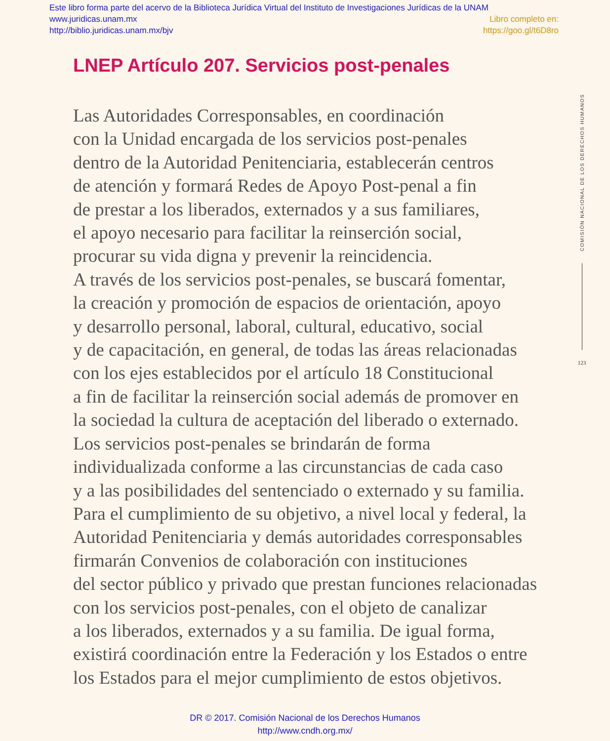Este libro forma parte del acervo de la Biblioteca Jurídica Virtual del Instituto de Investigaciones Jurídicas de la UNAM
www.juridicas.unam.mx Libro completo en:
http://biblio.juridicas.unam.mx/bjv https://goo.gl/t6D8ro
LNEP Artículo 207. Servicios post-penales
Las Autoridades Corresponsables, en coordinación
con la Unidad encargada de los servicios post-penales
dentro de la Autoridad Penitenciaria, establecerán centros
de atención y formará Redes de Apoyo Post-penal a fin
de prestar a los liberados, externados y a sus familiares,
el apoyo necesario para facilitar la reinserción social,
procurar su vida digna y prevenir la reincidencia.
A través de los servicios post-penales, se buscará fomentar,
la creación y promoción de espacios de orientación, apoyo
y desarrollo personal, laboral, cultural, educativo, social
y de capacitación, en general, de todas las áreas relacionadas
con los ejes establecidos por el artículo 18 Constitucional
a fin de facilitar la reinserción social además de promover en
la sociedad la cultura de aceptación del liberado o externado.
Los servicios post-penales se brindarán de forma
individualizada conforme a las circunstancias de cada caso
y a las posibilidades del sentenciado o externado y su familia.
Para el cumplimiento de su objetivo, a nivel local y federal, la
Autoridad Penitenciaria y demás autoridades corresponsables
firmarán Convenios de colaboración con instituciones
del sector público y privado que prestan funciones relacionadas
con los servicios post-penales, con el objeto de canalizar
a los liberados, externados y a su familia. De igual forma,
existirá coordinación entre la Federación y los Estados o entre
los Estados para el mejor cumplimiento de estos objetivos.
COMISIÓN NACIONAL DE LOS DERECHOS HUMANOS
123
DR © 2017. Comisión Nacional de los Derechos Humanos
http://www.cndh.org.mx/